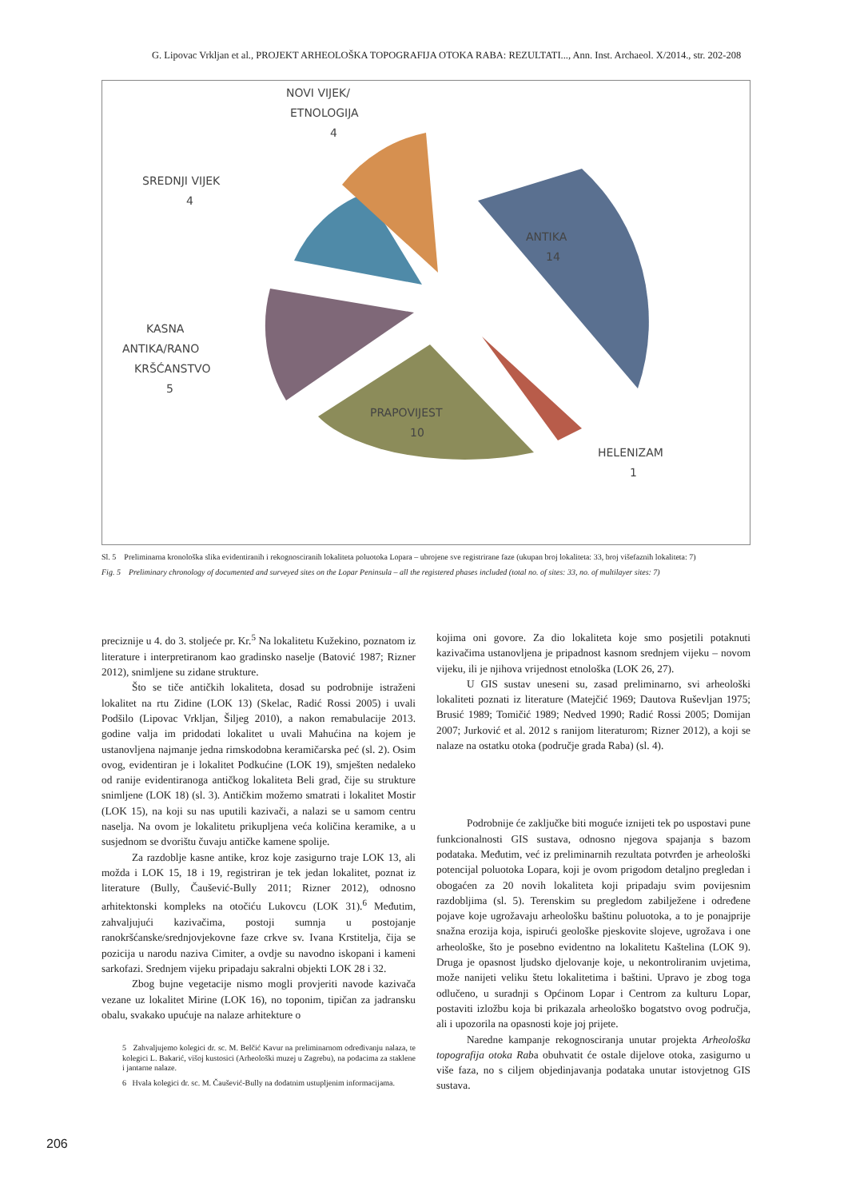G. Lipovac Vrkljan et al., PROJEKT ARHEOLOŠKA TOPOGRAFIJA OTOKA RABA: REZULTATI..., Ann. Inst. Archaeol. X/2014., str. 202-208
NOVI VIJEK/
ETNOLOGIJA
4
SREDNJI VIJEK
4
ANTIKA
14
KASNA
ANTIKA/RANO
KRŠĆANSTVO
5
PRAPOVIJEST
10
HELENIZAM
1
Sl. 5 Preliminarna kronološka slika evidentiranih i rekognosciranih lokaliteta poluotoka Lopara – ubrojene sve registrirane faze (ukupan broj lokaliteta: 33, broj višefaznih lokaliteta: 7)
Fig. 5 Preliminary chronology of documented and surveyed sites on the Lopar Peninsula – all the registered phases included (total no. of sites: 33, no. of multilayer sites: 7)
preciznije u 4. do 3. stoljeće pr. Kr.<sup>5</sup> Na lokalitetu Kužekino, poznatom iz literature i interpretiranom kao gradinsko naselje (Batović 1987; Rizner 2012), snimljene su zidane strukture.
Što se tiče antičkih lokaliteta, dosad su podrobnije istraženi lokalitet na rtu Zidine (LOK 13) (Skelac, Radić Rossi 2005) i uvali Podšilo (Lipovac Vrkljan, Šiljeg 2010), a nakon remabulacije 2013. godine valja im pridodati lokalitet u uvali Mahućina na kojem je ustanovljena najmanje jedna rimskodobna keramičarska peć (sl. 2). Osim ovog, evidentiran je i lokalitet Podkućine (LOK 19), smješten nedaleko od ranije evidentiranoga antičkog lokaliteta Beli grad, čije su strukture snimljene (LOK 18) (sl. 3). Antičkim možemo smatrati i lokalitet Mostir (LOK 15), na koji su nas uputili kazivači, a nalazi se u samom centru naselja. Na ovom je lokalitetu prikupljena veća količina keramike, a u susjednom se dvorištu čuvaju antičke kamene spolije.
Za razdoblje kasne antike, kroz koje zasigurno traje LOK 13, ali možda i LOK 15, 18 i 19, registriran je tek jedan lokalitet, poznat iz literature (Bully, Čaušević-Bully 2011; Rizner 2012), odnosno arhitektonski kompleks na otočiću Lukovcu (LOK 31).<sup>6</sup> Međutim, zahvaljujući kazivačima, postoji sumnja u postojanje ranokršćanske/srednjovjekovne faze crkve sv. Ivana Krstitelja, čija se pozicija u narodu naziva Cimiter, a ovdje su navodno iskopani i kameni sarkofazi. Srednjem vijeku pripadaju sakralni objekti LOK 28 i 32.
Zbog bujne vegetacije nismo mogli provjeriti navode kazivača vezane uz lokalitet Mirine (LOK 16), no toponim, tipičan za jadransku obalu, svakako upućuje na nalaze arhitekture o
5 Zahvaljujemo kolegici dr. sc. M. Belčić Kavur na preliminarnom određivanju nalaza, te kolegici L. Bakarić, višoj kustosici (Arheološki muzej u Zagrebu), na podacima za staklene i jantarne nalaze.
6 Hvala kolegici dr. sc. M. Čaušević-Bully na dodatnim ustupljenim informacijama.
kojima oni govore. Za dio lokaliteta koje smo posjetili potaknuti kazivačima ustanovljena je pripadnost kasnom srednjem vijeku – novom vijeku, ili je njihova vrijednost etnološka (LOK 26, 27).
U GIS sustav uneseni su, zasad preliminarno, svi arheološki lokaliteti poznati iz literature (Matejčić 1969; Dautova Ruševljan 1975; Brusić 1989; Tomičić 1989; Nedved 1990; Radić Rossi 2005; Domijan 2007; Jurković et al. 2012 s ranijom literaturom; Rizner 2012), a koji se nalaze na ostatku otoka (područje grada Raba) (sl. 4).
Podrobnije će zaključke biti moguće iznijeti tek po uspostavi pune funkcionalnosti GIS sustava, odnosno njegova spajanja s bazom podataka. Međutim, već iz preliminarnih rezultata potvrđen je arheološki potencijal poluotoka Lopara, koji je ovom prigodom detaljno pregledan i obogaćen za 20 novih lokaliteta koji pripadaju svim povijesnim razdobljima (sl. 5). Terenskim su pregledom zabilježene i određene pojave koje ugrožavaju arheološku baštinu poluotoka, a to je ponajprije snažna erozija koja, ispirući geološke pjeskovite slojeve, ugrožava i one arheološke, što je posebno evidentno na lokalitetu Kaštelina (LOK 9). Druga je opasnost ljudsko djelovanje koje, u nekontroliranim uvjetima, može nanijeti veliku štetu lokalitetima i baštini. Upravo je zbog toga odlučeno, u suradnji s Općinom Lopar i Centrom za kulturu Lopar, postaviti izložbu koja bi prikazala arheološko bogatstvo ovog područja, ali i upozorila na opasnosti koje joj prijete.
Naredne kampanje rekognosciranja unutar projekta Arheološka topografija otoka Raba obuhvatit će ostale dijelove otoka, zasigurno u više faza, no s ciljem objedinjavanja podataka unutar istovjetnog GIS sustava.
206